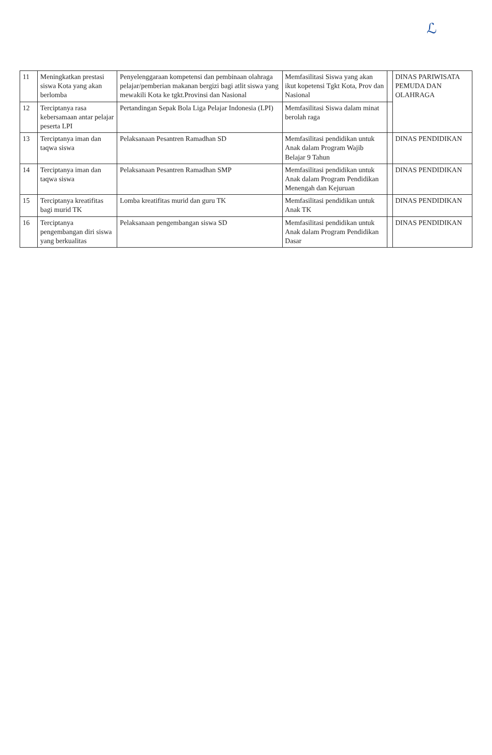ℒ
| 11 | Meningkatkan prestasi siswa Kota yang akan berlomba | Penyelenggaraan kompetensi dan pembinaan olahraga pelajar/pemberian makanan bergizi bagi atlit siswa yang mewakili Kota ke tgkt.Provinsi dan Nasional | Memfasilitasi Siswa yang akan ikut kopetensi Tgkt Kota, Prov dan Nasional | | DINAS PARIWISATA PEMUDA DAN OLAHRAGA |
| 12 | Terciptanya rasa kebersamaan antar pelajar peserta LPI | Pertandingan Sepak Bola Liga Pelajar Indonesia (LPI) | Memfasilitasi Siswa dalam minat berolah raga | | |
| 13 | Terciptanya iman dan taqwa siswa | Pelaksanaan Pesantren Ramadhan SD | Memfasilitasi pendidikan untuk Anak dalam Program Wajib Belajar 9 Tahun | | DINAS PENDIDIKAN |
| 14 | Terciptanya iman dan taqwa siswa | Pelaksanaan Pesantren Ramadhan SMP | Memfasilitasi pendidikan untuk Anak dalam Program Pendidikan Menengah dan Kejuruan | | DINAS PENDIDIKAN |
| 15 | Terciptanya kreatifitas bagi murid TK | Lomba kreatifitas murid dan guru TK | Memfasilitasi pendidikan untuk Anak TK | | DINAS PENDIDIKAN |
| 16 | Terciptanya pengembangan diri siswa yang berkualitas | Pelaksanaan pengembangan siswa SD | Memfasilitasi pendidikan untuk Anak dalam Program Pendidikan Dasar | | DINAS PENDIDIKAN |